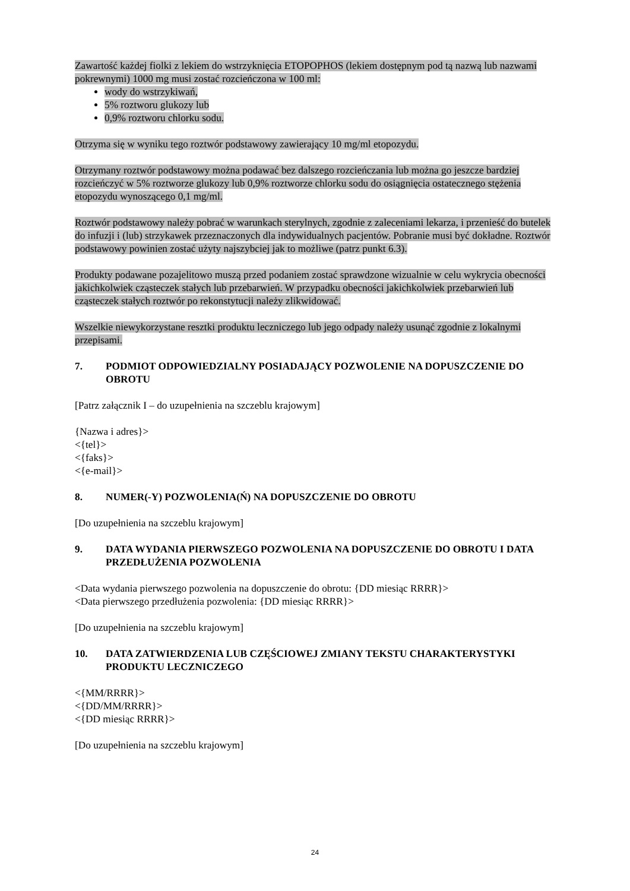Zawartość każdej fiolki z lekiem do wstrzyknięcia ETOPOPHOS (lekiem dostępnym pod tą nazwą lub nazwami pokrewnymi) 1000 mg musi zostać rozcieńczona w 100 ml:
wody do wstrzykiwań,
5% roztworu glukozy lub
0,9% roztworu chlorku sodu.
Otrzyma się w wyniku tego roztwór podstawowy zawierający 10 mg/ml etopozydu.
Otrzymany roztwór podstawowy można podawać bez dalszego rozcieńczania lub można go jeszcze bardziej rozcieńczyć w 5% roztworze glukozy lub 0,9% roztworze chlorku sodu do osiągnięcia ostatecznego stężenia etopozydu wynoszącego 0,1 mg/ml.
Roztwór podstawowy należy pobrać w warunkach sterylnych, zgodnie z zaleceniami lekarza, i przenieść do butelek do infuzji i (lub) strzykawek przeznaczonych dla indywidualnych pacjentów. Pobranie musi być dokładne. Roztwór podstawowy powinien zostać użyty najszybciej jak to możliwe (patrz punkt 6.3).
Produkty podawane pozajelitowo muszą przed podaniem zostać sprawdzone wizualnie w celu wykrycia obecności jakichkolwiek cząsteczek stałych lub przebarwień. W przypadku obecności jakichkolwiek przebarwień lub cząsteczek stałych roztwór po rekonstytucji należy zlikwidować.
Wszelkie niewykorzystane resztki produktu leczniczego lub jego odpady należy usunąć zgodnie z lokalnymi przepisami.
7. PODMIOT ODPOWIEDZIALNY POSIADAJĄCY POZWOLENIE NA DOPUSZCZENIE DO OBROTU
[Patrz załącznik I – do uzupełnienia na szczeblu krajowym]
{Nazwa i adres}>
<{tel}>
<{faks}>
<{e-mail}>
8. NUMER(-Y) POZWOLENIA(Ń) NA DOPUSZCZENIE DO OBROTU
[Do uzupełnienia na szczeblu krajowym]
9. DATA WYDANIA PIERWSZEGO POZWOLENIA NA DOPUSZCZENIE DO OBROTU I DATA PRZEDŁUŻENIA POZWOLENIA
<Data wydania pierwszego pozwolenia na dopuszczenie do obrotu: {DD miesiąc RRRR}>
<Data pierwszego przedłużenia pozwolenia: {DD miesiąc RRRR}>
[Do uzupełnienia na szczeblu krajowym]
10. DATA ZATWIERDZENIA LUB CZĘŚCIOWEJ ZMIANY TEKSTU CHARAKTERYSTYKI PRODUKTU LECZNICZEGO
<{MM/RRRR}>
<{DD/MM/RRRR}>
<{DD miesiąc RRRR}>
[Do uzupełnienia na szczeblu krajowym]
24